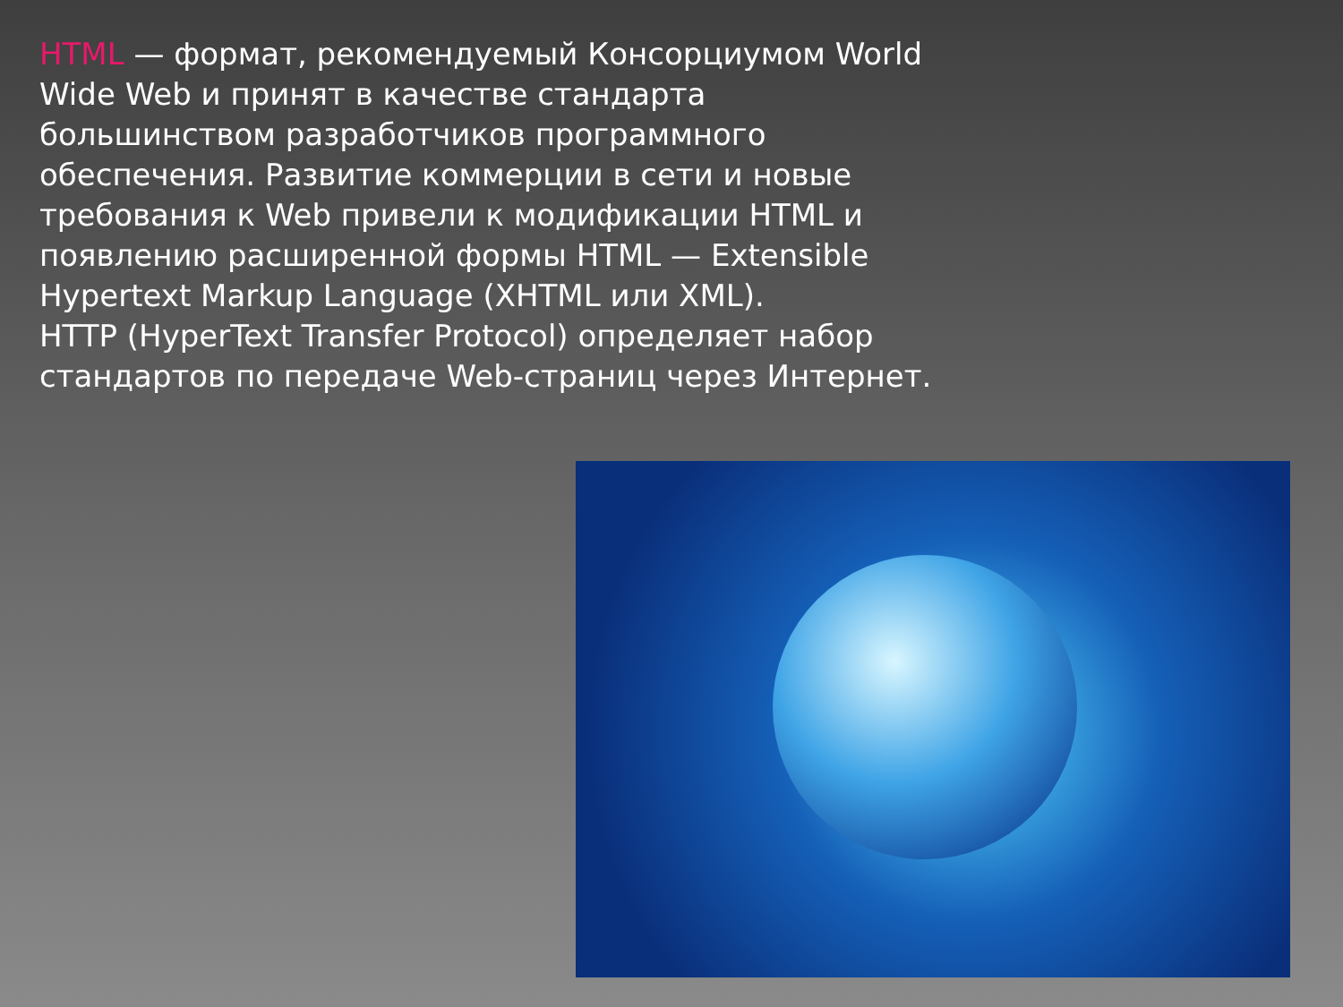HTML — формат, рекомендуемый Консорциумом World Wide Web и принят в качестве стандарта большинством разработчиков программного обеспечения. Развитие коммерции в сети и новые требования к Web привели к модификации HTML и появлению расширенной формы HTML — Extensible Hypertext Markup Language (XHTML или XML).
HTTP (HyperText Transfer Protocol) определяет набор стандартов по передаче Web-страниц через Интернет.